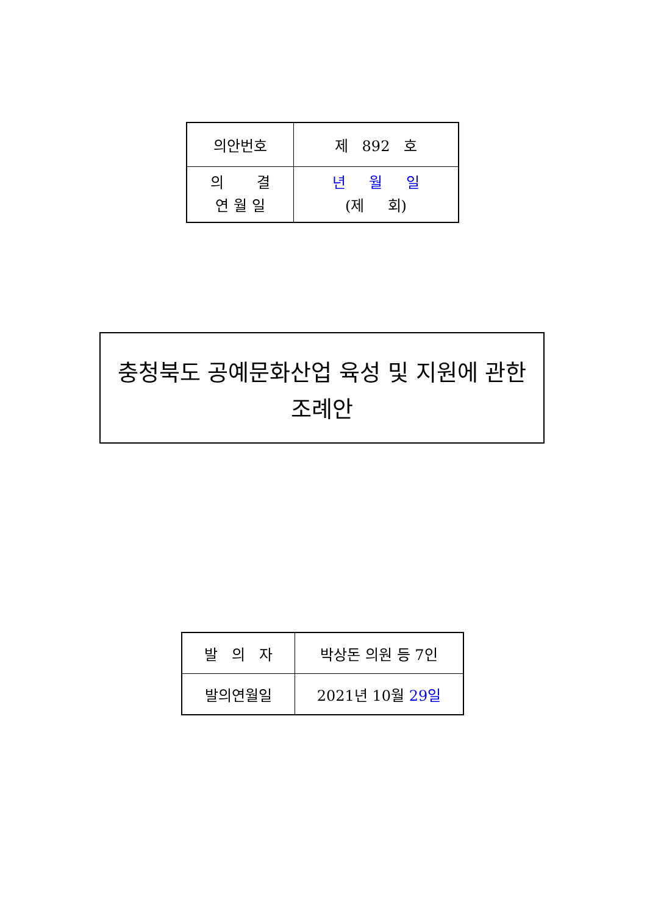| 의안번호 | 제 892 호 |
| 의 결 연 월 일 | 년 월 일 (제 회) |
충청북도 공예문화산업 육성 및 지원에 관한
조례안
| 발 의 자 | 박상돈 의원 등 7인 |
| 발의연월일 | 2021년 10월 29일 |